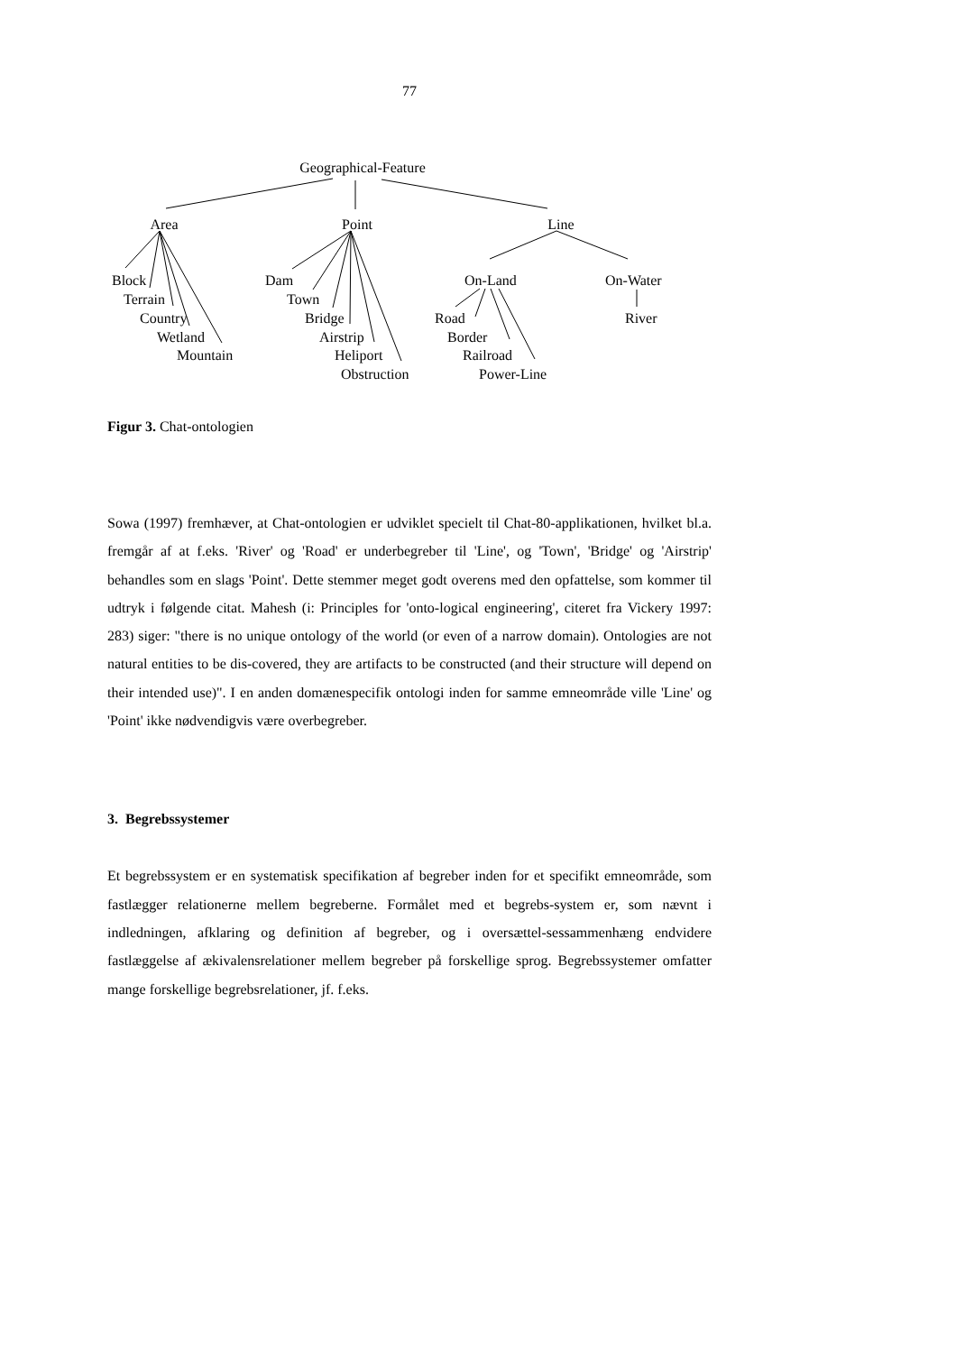77
Geographical-Feature
Area
Point
Line
Block
Terrain
Country
Wetland
Mountain
Dam
Town
Bridge
Airstrip
Heliport
Obstruction
On-Land
On-Water
Road
River
Border
Railroad
Power-Line
Figur 3. Chat-ontologien
Sowa (1997) fremhæver, at Chat-ontologien er udviklet specielt til Chat-80-applikationen, hvilket bl.a. fremgår af at f.eks. 'River' og 'Road' er underbegreber til 'Line', og 'Town', 'Bridge' og 'Airstrip' behandles som en slags 'Point'. Dette stemmer meget godt overens med den opfattelse, som kommer til udtryk i følgende citat. Mahesh (i: Principles for 'onto-logical engineering', citeret fra Vickery 1997: 283) siger: "there is no unique ontology of the world (or even of a narrow domain). Ontologies are not natural entities to be dis-covered, they are artifacts to be constructed (and their structure will depend on their intended use)". I en anden domænespecifik ontologi inden for samme emneområde ville 'Line' og 'Point' ikke nødvendigvis være overbegreber.
3. Begrebssystemer
Et begrebssystem er en systematisk specifikation af begreber inden for et specifikt emneområde, som fastlægger relationerne mellem begreberne. Formålet med et begrebs-system er, som nævnt i indledningen, afklaring og definition af begreber, og i oversættel-sessammenhæng endvidere fastlæggelse af ækivalensrelationer mellem begreber på forskellige sprog. Begrebssystemer omfatter mange forskellige begrebsrelationer, jf. f.eks.